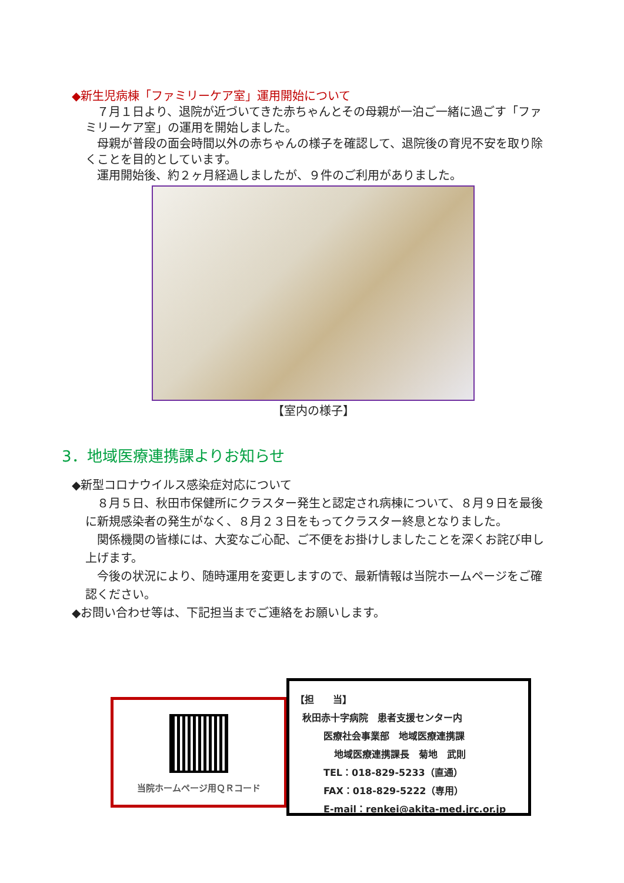◆新生児病棟「ファミリーケア室」運用開始について
７月１日より、退院が近づいてきた赤ちゃんとその母親が一泊ご一緒に過ごす「ファミリーケア室」の運用を開始しました。
母親が普段の面会時間以外の赤ちゃんの様子を確認して、退院後の育児不安を取り除くことを目的としています。
運用開始後、約２ヶ月経過しましたが、９件のご利用がありました。
【室内の様子】
3．地域医療連携課よりお知らせ
◆新型コロナウイルス感染症対応について
８月５日、秋田市保健所にクラスター発生と認定され病棟について、８月９日を最後に新規感染者の発生がなく、８月２３日をもってクラスター終息となりました。
関係機関の皆様には、大変なご心配、ご不便をお掛けしましたことを深くお詫び申し上げます。
今後の状況により、随時運用を変更しますので、最新情報は当院ホームページをご確認ください。
◆お問い合わせ等は、下記担当までご連絡をお願いします。
当院ホームページ用ＱＲコード
【担　　当】
秋田赤十字病院　患者支援センター内
医療社会事業部　地域医療連携課
地域医療連携課長　菊地　武則
TEL：018-829-5233（直通）
FAX：018-829-5222（専用）
E-mail：renkei@akita-med.jrc.or.jp